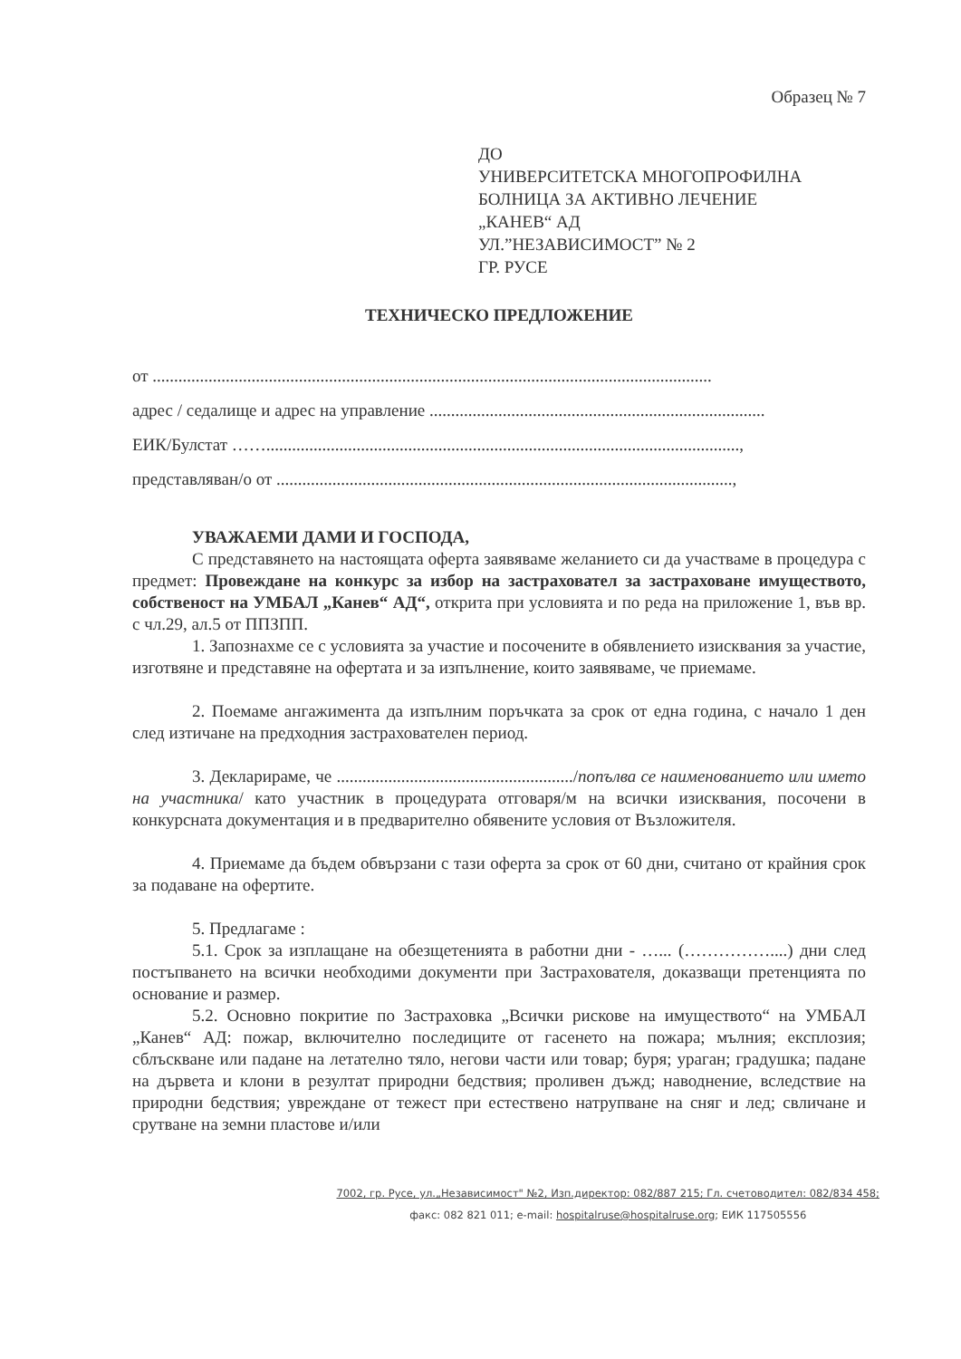Образец № 7
ДО
УНИВЕРСИТЕТСКА МНОГОПРОФИЛНА
БОЛНИЦА ЗА АКТИВНО ЛЕЧЕНИЕ
„КАНЕВ“ АД
УЛ.”НЕЗАВИСИМОСТ” № 2
ГР. РУСЕ
ТЕХНИЧЕСКО ПРЕДЛОЖЕНИЕ
от ..................................................................................................................................
адрес / седалище и адрес на управление ..............................................................................
ЕИК/Булстат ……..............................................................................................................,
представляван/о от ..........................................................................................................,
УВАЖАЕМИ ДАМИ И ГОСПОДА,
С представянето на настоящата оферта заявяваме желанието си да участваме в процедура с предмет: Провеждане на конкурс за избор на застраховател за застраховане имуществото, собственост на УМБАЛ „Канев“ АД“, открита при условията и по реда на приложение 1, във вр. с чл.29, ал.5 от ППЗПП.
1. Запознахме се с условията за участие и посочените в обявлението изисквания за участие, изготвяне и представяне на офертата и за изпълнение, които заявяваме, че приемаме.
2. Поемаме ангажимента да изпълним поръчката за срок от една година, с начало 1 ден след изтичане на предходния застрахователен период.
3. Декларираме, че ......................................................./попълва се наименованието или името на участника/ като участник в процедурата отговаря/м на всички изисквания, посочени в конкурсната документация и в предварително обявените условия от Възложителя.
4. Приемаме да бъдем обвързани с тази оферта за срок от 60 дни, считано от крайния срок за подаване на офертите.
5. Предлагаме :
5.1. Срок за изплащане на обезщетенията в работни дни - …... (……………....) дни след постъпването на всички необходими документи при Застрахователя, доказващи претенцията по основание и размер.
5.2. Основно покритие по Застраховка „Всички рискове на имуществото“ на УМБАЛ „Канев“ АД: пожар, включително последиците от гасенето на пожара; мълния; експлозия; сблъскване или падане на летателно тяло, негови части или товар; буря; ураган; градушка; падане на дървета и клони в резултат природни бедствия; проливен дъжд; наводнение, вследствие на природни бедствия; увреждане от тежест при естествено натрупване на сняг и лед; свличане и срутване на земни пластове и/или
7002, гр. Русе, ул.„Независимост" №2, Изп.директор: 082/887 215; Гл. счетоводител: 082/834 458;
факс: 082 821 011; e-mail: hospitalruse@hospitalruse.org; ЕИК 117505556